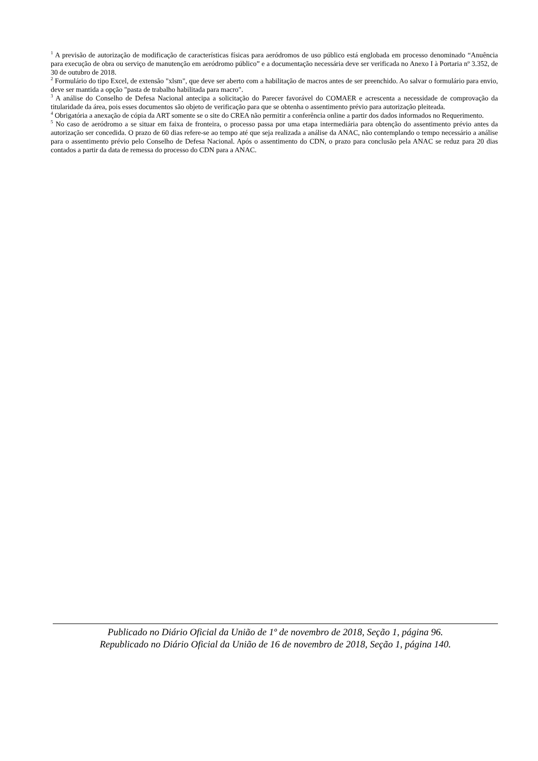<sup>1</sup> A previsão de autorização de modificação de características físicas para aeródromos de uso público está englobada em processo denominado “Anuência para execução de obra ou serviço de manutenção em aeródromo público” e a documentação necessária deve ser verificada no Anexo I à Portaria nº 3.352, de 30 de outubro de 2018.
<sup>2</sup> Formulário do tipo Excel, de extensão "xlsm", que deve ser aberto com a habilitação de macros antes de ser preenchido. Ao salvar o formulário para envio, deve ser mantida a opção "pasta de trabalho habilitada para macro".
<sup>3</sup> A análise do Conselho de Defesa Nacional antecipa a solicitação do Parecer favorável do COMAER e acrescenta a necessidade de comprovação da titularidade da área, pois esses documentos são objeto de verificação para que se obtenha o assentimento prévio para autorização pleiteada.
<sup>4</sup> Obrigatória a anexação de cópia da ART somente se o site do CREA não permitir a conferência online a partir dos dados informados no Requerimento.
<sup>5</sup> No caso de aeródromo a se situar em faixa de fronteira, o processo passa por uma etapa intermediária para obtenção do assentimento prévio antes da autorização ser concedida. O prazo de 60 dias refere-se ao tempo até que seja realizada a análise da ANAC, não contemplando o tempo necessário a análise para o assentimento prévio pelo Conselho de Defesa Nacional. Após o assentimento do CDN, o prazo para conclusão pela ANAC se reduz para 20 dias contados a partir da data de remessa do processo do CDN para a ANAC.
Publicado no Diário Oficial da União de 1º de novembro de 2018, Seção 1, página 96.
Republicado no Diário Oficial da União de 16 de novembro de 2018, Seção 1, página 140.